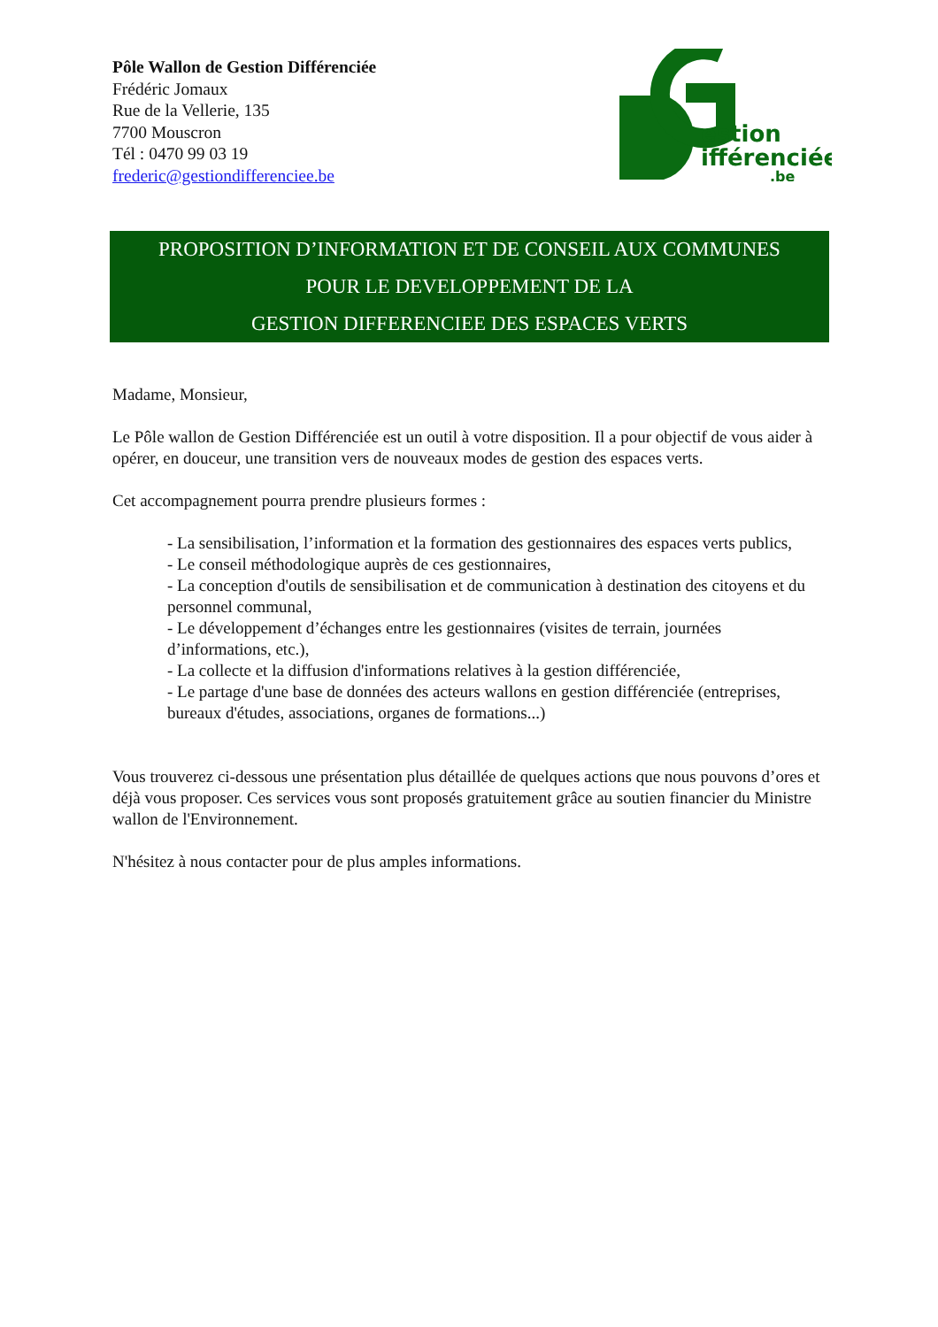Pôle Wallon de Gestion Différenciée
Frédéric Jomaux
Rue de la Vellerie, 135
7700 Mouscron
Tél : 0470 99 03 19
frederic@gestiondifferenciee.be
estion
ifférenciée
.be
PROPOSITION D’INFORMATION ET DE CONSEIL AUX COMMUNES
POUR LE DEVELOPPEMENT DE LA
GESTION DIFFERENCIEE DES ESPACES VERTS
Madame, Monsieur,
Le Pôle wallon de Gestion Différenciée est un outil à votre disposition. Il a pour objectif de vous aider à opérer, en douceur, une transition vers de nouveaux modes de gestion des espaces verts.
Cet accompagnement pourra prendre plusieurs formes :
- La sensibilisation, l’information et la formation des gestionnaires des espaces verts publics,
- Le conseil méthodologique auprès de ces gestionnaires,
- La conception d'outils de sensibilisation et de communication à destination des citoyens et du personnel communal,
- Le développement d’échanges entre les gestionnaires (visites de terrain, journées d’informations, etc.),
- La collecte et la diffusion d'informations relatives à la gestion différenciée,
- Le partage d'une base de données des acteurs wallons en gestion différenciée (entreprises, bureaux d'études, associations, organes de formations...)
Vous trouverez ci-dessous une présentation plus détaillée de quelques actions que nous pouvons d’ores et déjà vous proposer. Ces services vous sont proposés gratuitement grâce au soutien financier du Ministre wallon de l'Environnement.
N'hésitez à nous contacter pour de plus amples informations.